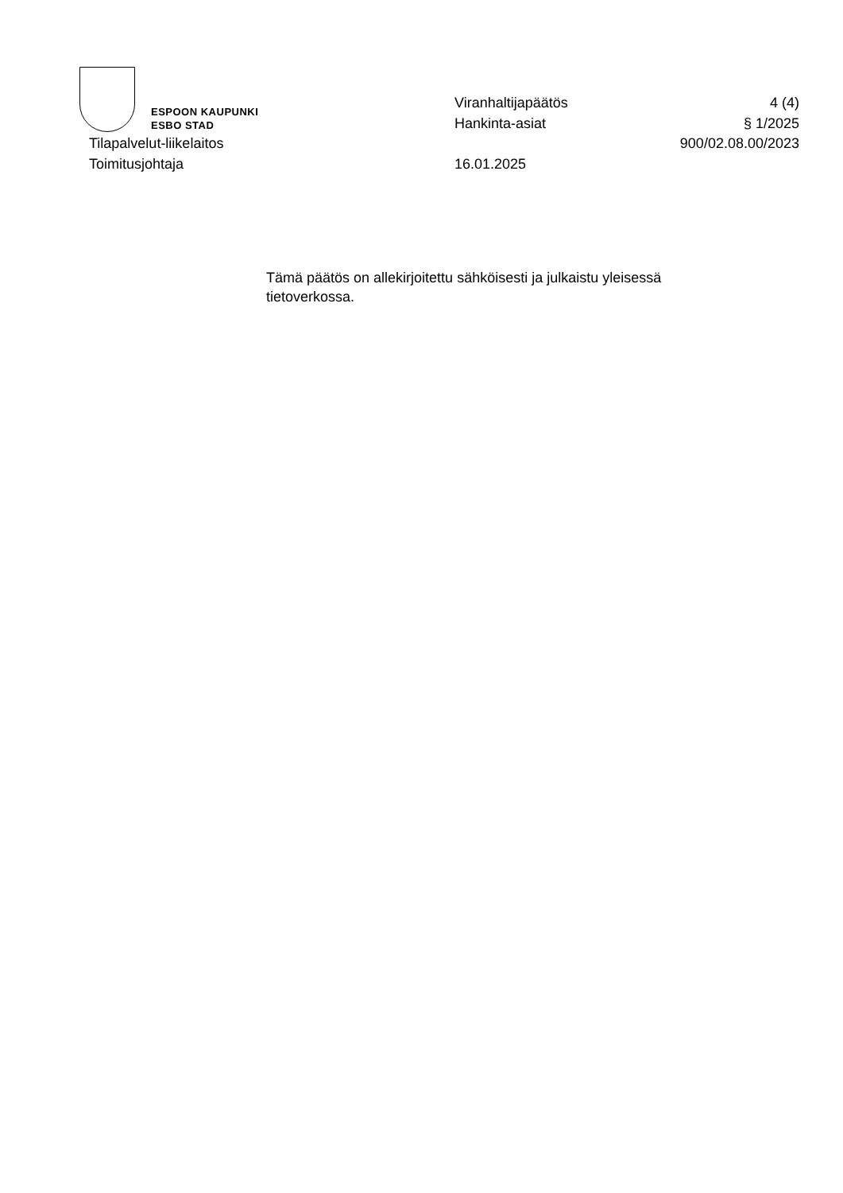ESPOON KAUPUNKI
ESBO STAD
Viranhaltijapäätös 4 (4)
Hankinta-asiat § 1/2025
Tilapalvelut-liikelaitos 900/02.08.00/2023
Toimitusjohtaja 16.01.2025
Tämä päätös on allekirjoitettu sähköisesti ja julkaistu yleisessä tietoverkossa.